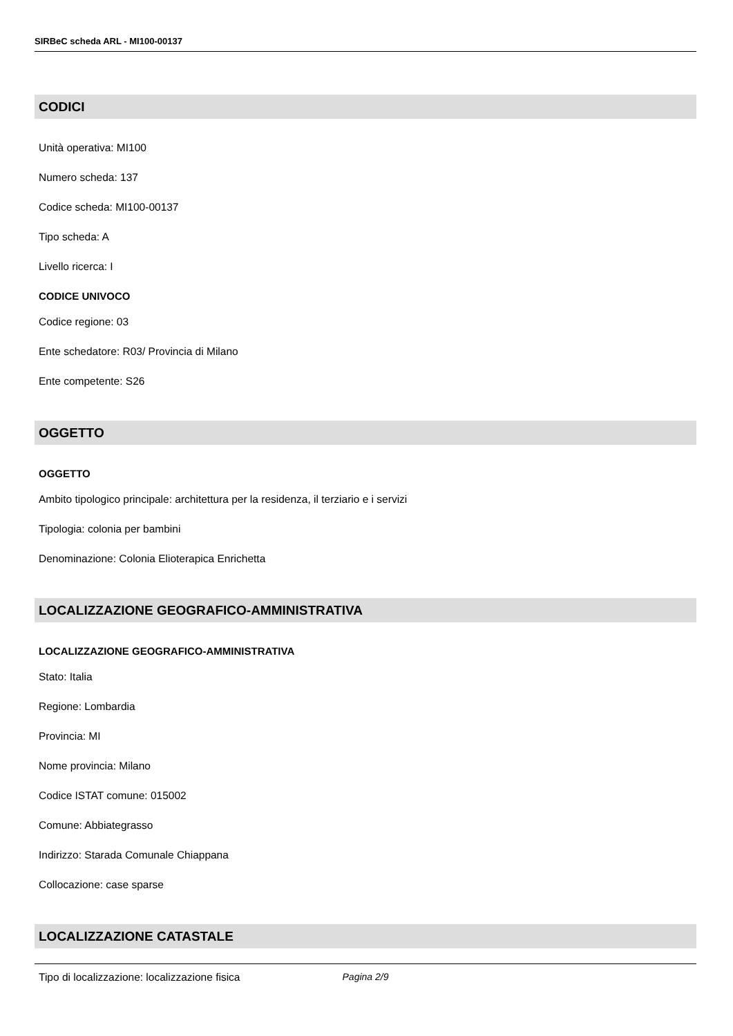SIRBeC scheda ARL - MI100-00137
CODICI
Unità operativa: MI100
Numero scheda: 137
Codice scheda: MI100-00137
Tipo scheda: A
Livello ricerca: I
CODICE UNIVOCO
Codice regione: 03
Ente schedatore: R03/ Provincia di Milano
Ente competente: S26
OGGETTO
OGGETTO
Ambito tipologico principale: architettura per la residenza, il terziario e i servizi
Tipologia: colonia per bambini
Denominazione: Colonia Elioterapica Enrichetta
LOCALIZZAZIONE GEOGRAFICO-AMMINISTRATIVA
LOCALIZZAZIONE GEOGRAFICO-AMMINISTRATIVA
Stato: Italia
Regione: Lombardia
Provincia: MI
Nome provincia: Milano
Codice ISTAT comune: 015002
Comune: Abbiategrasso
Indirizzo: Starada Comunale Chiappana
Collocazione: case sparse
LOCALIZZAZIONE CATASTALE
Tipo di localizzazione: localizzazione fisica
Pagina 2/9